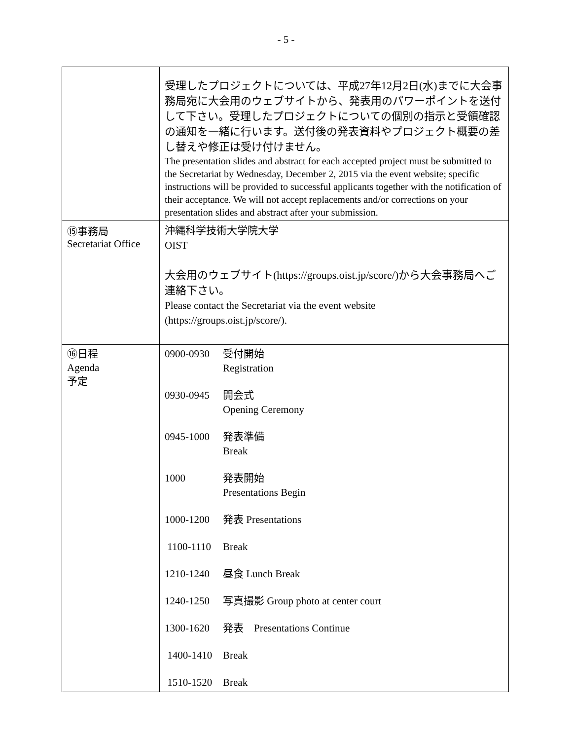- 5 -
| | 受理したプロジェクトについては、平成27年12月2日(水)までに大会事務局宛に大会用のウェブサイトから、発表用のパワーポイントを送付して下さい。受理したプロジェクトについての個別の指示と受領確認の通知を一緒に行います。送付後の発表資料やプロジェクト概要の差し替えや修正は受け付けません。 The presentation slides and abstract for each accepted project must be submitted to the Secretariat by Wednesday, December 2, 2015 via the event website; specific instructions will be provided to successful applicants together with the notification of their acceptance. We will not accept replacements and/or corrections on your presentation slides and abstract after your submission. |
| ⑮事務局 Secretariat Office | 沖縄科学技術大学院大学 OIST 大会用のウェブサイト( https://groups.oist.jp/score/ )から大会事務局へご連絡下さい。 Please contact the Secretariat via the event website ( https://groups.oist.jp/score/ ). |
| ⑯日程 Agenda 予定 | 0900-0930 受付開始 Registration 0930-0945 開会式 Opening Ceremony 0945-1000 発表準備 Break 1000 発表開始 Presentations Begin 1000-1200 発表 Presentations 1100-1110 Break 1210-1240 昼食 Lunch Break 1240-1250 写真撮影 Group photo at center court 1300-1620 発表 Presentations Continue 1400-1410 Break 1510-1520 Break |